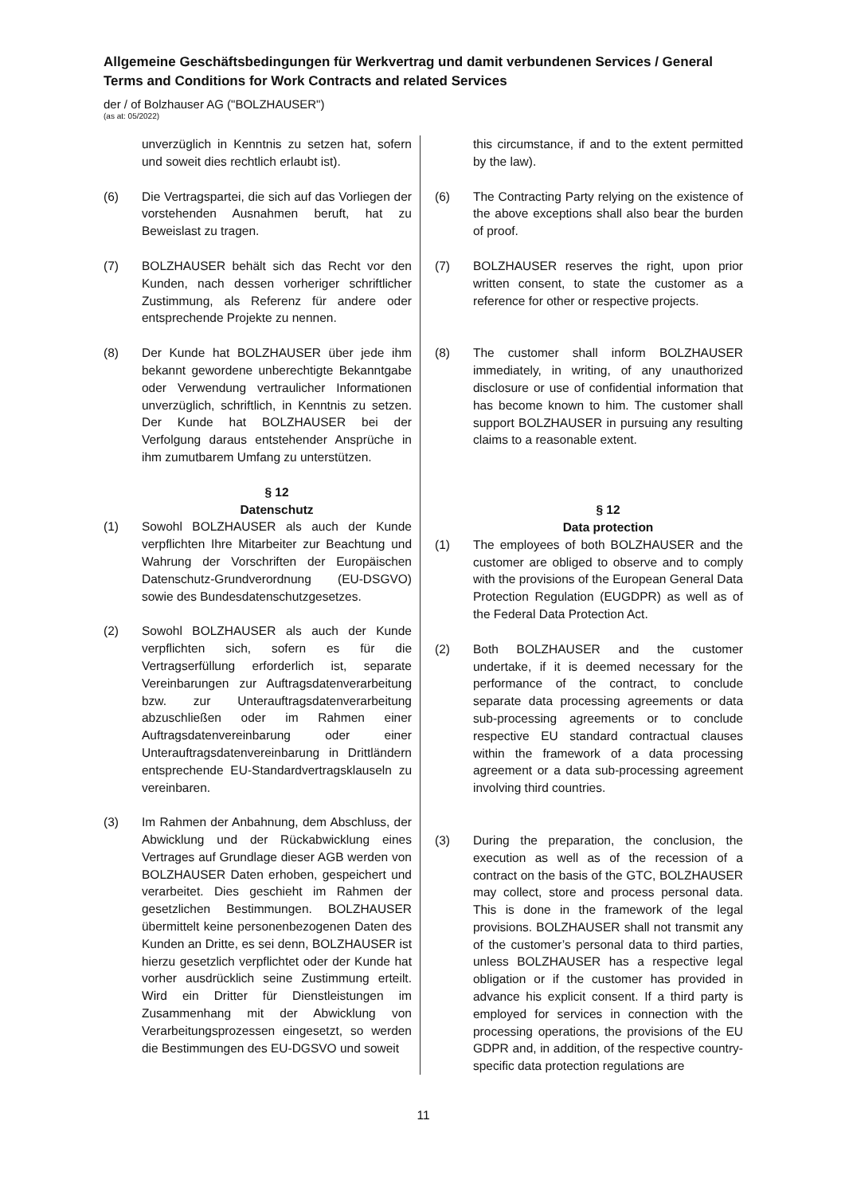Allgemeine Geschäftsbedingungen für Werkvertrag und damit verbundenen Services / General Terms and Conditions for Work Contracts and related Services
der / of Bolzhauser AG ("BOLZHAUSER")
(as at: 05/2022)
unverzüglich in Kenntnis zu setzen hat, sofern und soweit dies rechtlich erlaubt ist).
(6) Die Vertragspartei, die sich auf das Vorliegen der vorstehenden Ausnahmen beruft, hat zu Beweislast zu tragen.
(7) BOLZHAUSER behält sich das Recht vor den Kunden, nach dessen vorheriger schriftlicher Zustimmung, als Referenz für andere oder entsprechende Projekte zu nennen.
(8) Der Kunde hat BOLZHAUSER über jede ihm bekannt gewordene unberechtigte Bekanntgabe oder Verwendung vertraulicher Informationen unverzüglich, schriftlich, in Kenntnis zu setzen. Der Kunde hat BOLZHAUSER bei der Verfolgung daraus entstehender Ansprüche in ihm zumutbarem Umfang zu unterstützen.
§ 12
Datenschutz
(1) Sowohl BOLZHAUSER als auch der Kunde verpflichten Ihre Mitarbeiter zur Beachtung und Wahrung der Vorschriften der Europäischen Datenschutz-Grundverordnung (EU-DSGVO) sowie des Bundesdatenschutzgesetzes.
(2) Sowohl BOLZHAUSER als auch der Kunde verpflichten sich, sofern es für die Vertragserfüllung erforderlich ist, separate Vereinbarungen zur Auftragsdatenverarbeitung bzw. zur Unterauftragsdatenverarbeitung abzuschließen oder im Rahmen einer Auftragsdatenvereinbarung oder einer Unterauftragsdatenvereinbarung in Drittländern entsprechende EU-Standardvertragsklauseln zu vereinbaren.
(3) Im Rahmen der Anbahnung, dem Abschluss, der Abwicklung und der Rückabwicklung eines Vertrages auf Grundlage dieser AGB werden von BOLZHAUSER Daten erhoben, gespeichert und verarbeitet. Dies geschieht im Rahmen der gesetzlichen Bestimmungen. BOLZHAUSER übermittelt keine personenbezogenen Daten des Kunden an Dritte, es sei denn, BOLZHAUSER ist hierzu gesetzlich verpflichtet oder der Kunde hat vorher ausdrücklich seine Zustimmung erteilt. Wird ein Dritter für Dienstleistungen im Zusammenhang mit der Abwicklung von Verarbeitungsprozessen eingesetzt, so werden die Bestimmungen des EU-DGSVO und soweit
this circumstance, if and to the extent permitted by the law).
(6) The Contracting Party relying on the existence of the above exceptions shall also bear the burden of proof.
(7) BOLZHAUSER reserves the right, upon prior written consent, to state the customer as a reference for other or respective projects.
(8) The customer shall inform BOLZHAUSER immediately, in writing, of any unauthorized disclosure or use of confidential information that has become known to him. The customer shall support BOLZHAUSER in pursuing any resulting claims to a reasonable extent.
§ 12
Data protection
(1) The employees of both BOLZHAUSER and the customer are obliged to observe and to comply with the provisions of the European General Data Protection Regulation (EUGDPR) as well as of the Federal Data Protection Act.
(2) Both BOLZHAUSER and the customer undertake, if it is deemed necessary for the performance of the contract, to conclude separate data processing agreements or data sub-processing agreements or to conclude respective EU standard contractual clauses within the framework of a data processing agreement or a data sub-processing agreement involving third countries.
(3) During the preparation, the conclusion, the execution as well as of the recession of a contract on the basis of the GTC, BOLZHAUSER may collect, store and process personal data. This is done in the framework of the legal provisions. BOLZHAUSER shall not transmit any of the customer’s personal data to third parties, unless BOLZHAUSER has a respective legal obligation or if the customer has provided in advance his explicit consent. If a third party is employed for services in connection with the processing operations, the provisions of the EU GDPR and, in addition, of the respective country-specific data protection regulations are
11